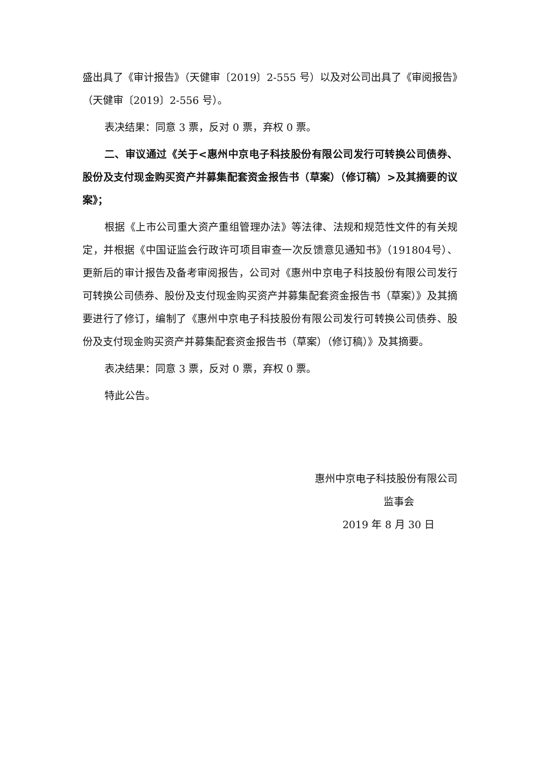盛出具了《审计报告》（天健审〔2019〕2-555 号）以及对公司出具了《审阅报告》（天健审〔2019〕2-556 号）。
表决结果：同意 3 票，反对 0 票，弃权 0 票。
二、审议通过《关于<惠州中京电子科技股份有限公司发行可转换公司债券、股份及支付现金购买资产并募集配套资金报告书（草案）（修订稿）>及其摘要的议案》；
根据《上市公司重大资产重组管理办法》等法律、法规和规范性文件的有关规定，并根据《中国证监会行政许可项目审查一次反馈意见通知书》（191804号）、更新后的审计报告及备考审阅报告，公司对《惠州中京电子科技股份有限公司发行可转换公司债券、股份及支付现金购买资产并募集配套资金报告书（草案）》及其摘要进行了修订，编制了《惠州中京电子科技股份有限公司发行可转换公司债券、股份及支付现金购买资产并募集配套资金报告书（草案）（修订稿）》及其摘要。
表决结果：同意 3 票，反对 0 票，弃权 0 票。
特此公告。
惠州中京电子科技股份有限公司
监事会
2019 年 8 月 30 日